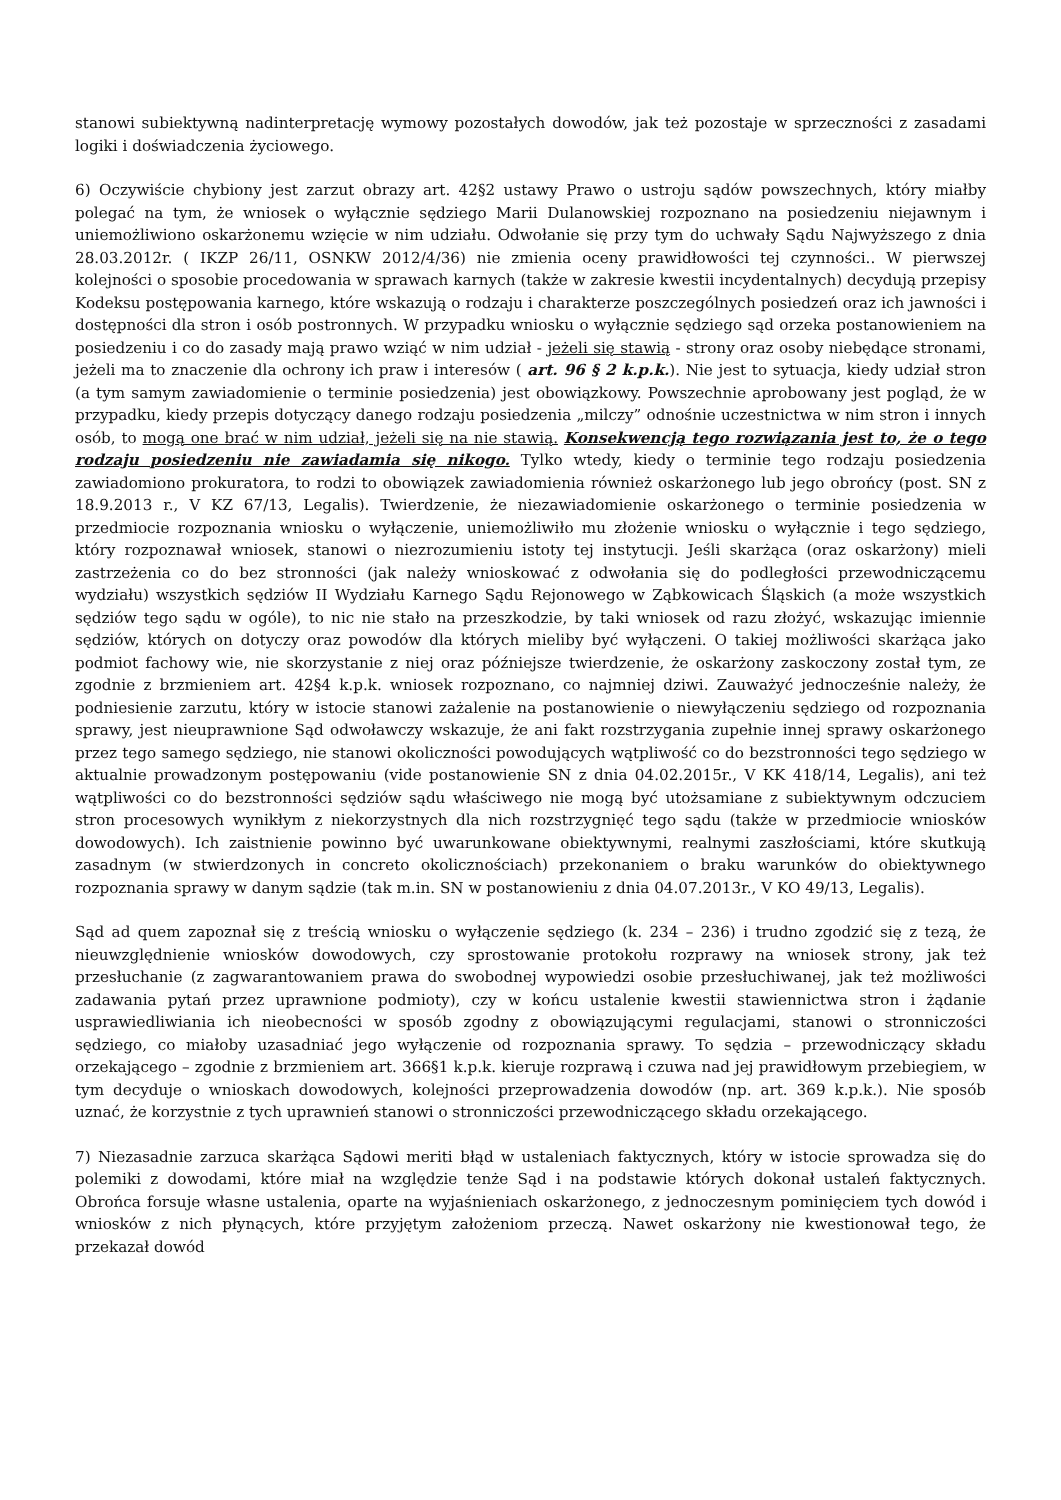stanowi subiektywną nadinterpretację wymowy pozostałych dowodów, jak też pozostaje w sprzeczności z zasadami logiki i doświadczenia życiowego.
6) Oczywiście chybiony jest zarzut obrazy art. 42§2 ustawy Prawo o ustroju sądów powszechnych, który miałby polegać na tym, że wniosek o wyłącznie sędziego Marii Dulanowskiej rozpoznano na posiedzeniu niejawnym i uniemożliwiono oskarżonemu wzięcie w nim udziału. Odwołanie się przy tym do uchwały Sądu Najwyższego z dnia 28.03.2012r. ( IKZP 26/11, OSNKW 2012/4/36) nie zmienia oceny prawidłowości tej czynności.. W pierwszej kolejności o sposobie procedowania w sprawach karnych (także w zakresie kwestii incydentalnych) decydują przepisy Kodeksu postępowania karnego, które wskazują o rodzaju i charakterze poszczególnych posiedzeń oraz ich jawności i dostępności dla stron i osób postronnych. W przypadku wniosku o wyłącznie sędziego sąd orzeka postanowieniem na posiedzeniu i co do zasady mają prawo wziąć w nim udział - jeżeli się stawią - strony oraz osoby niebędące stronami, jeżeli ma to znaczenie dla ochrony ich praw i interesów ( art. 96 § 2 k.p.k.). Nie jest to sytuacja, kiedy udział stron (a tym samym zawiadomienie o terminie posiedzenia) jest obowiązkowy. Powszechnie aprobowany jest pogląd, że w przypadku, kiedy przepis dotyczący danego rodzaju posiedzenia „milczy” odnośnie uczestnictwa w nim stron i innych osób, to mogą one brać w nim udział, jeżeli się na nie stawią. Konsekwencją tego rozwiązania jest to, że o tego rodzaju posiedzeniu nie zawiadamia się nikogo. Tylko wtedy, kiedy o terminie tego rodzaju posiedzenia zawiadomiono prokuratora, to rodzi to obowiązek zawiadomienia również oskarżonego lub jego obrońcy (post. SN z 18.9.2013 r., V KZ 67/13, Legalis). Twierdzenie, że niezawiadomienie oskarżonego o terminie posiedzenia w przedmiocie rozpoznania wniosku o wyłączenie, uniemożliwiło mu złożenie wniosku o wyłącznie i tego sędziego, który rozpoznawał wniosek, stanowi o niezrozumieniu istoty tej instytucji. Jeśli skarżąca (oraz oskarżony) mieli zastrzeżenia co do bez stronności (jak należy wnioskować z odwołania się do podległości przewodniczącemu wydziału) wszystkich sędziów II Wydziału Karnego Sądu Rejonowego w Ząbkowicach Śląskich (a może wszystkich sędziów tego sądu w ogóle), to nic nie stało na przeszkodzie, by taki wniosek od razu złożyć, wskazując imiennie sędziów, których on dotyczy oraz powodów dla których mieliby być wyłączeni. O takiej możliwości skarżąca jako podmiot fachowy wie, nie skorzystanie z niej oraz późniejsze twierdzenie, że oskarżony zaskoczony został tym, ze zgodnie z brzmieniem art. 42§4 k.p.k. wniosek rozpoznano, co najmniej dziwi. Zauważyć jednocześnie należy, że podniesienie zarzutu, który w istocie stanowi zażalenie na postanowienie o niewyłączeniu sędziego od rozpoznania sprawy, jest nieuprawnione Sąd odwoławczy wskazuje, że ani fakt rozstrzygania zupełnie innej sprawy oskarżonego przez tego samego sędziego, nie stanowi okoliczności powodujących wątpliwość co do bezstronności tego sędziego w aktualnie prowadzonym postępowaniu (vide postanowienie SN z dnia 04.02.2015r., V KK 418/14, Legalis), ani też wątpliwości co do bezstronności sędziów sądu właściwego nie mogą być utożsamiane z subiektywnym odczuciem stron procesowych wynikłym z niekorzystnych dla nich rozstrzygnięć tego sądu (także w przedmiocie wniosków dowodowych). Ich zaistnienie powinno być uwarunkowane obiektywnymi, realnymi zaszłościami, które skutkują zasadnym (w stwierdzonych in concreto okolicznościach) przekonaniem o braku warunków do obiektywnego rozpoznania sprawy w danym sądzie (tak m.in. SN w postanowieniu z dnia 04.07.2013r., V KO 49/13, Legalis).
Sąd ad quem zapoznał się z treścią wniosku o wyłączenie sędziego (k. 234 – 236) i trudno zgodzić się z tezą, że nieuwzględnienie wniosków dowodowych, czy sprostowanie protokołu rozprawy na wniosek strony, jak też przesłuchanie (z zagwarantowaniem prawa do swobodnej wypowiedzi osobie przesłuchiwanej, jak też możliwości zadawania pytań przez uprawnione podmioty), czy w końcu ustalenie kwestii stawiennictwa stron i żądanie usprawiedliwiania ich nieobecności w sposób zgodny z obowiązującymi regulacjami, stanowi o stronniczości sędziego, co miałoby uzasadniać jego wyłączenie od rozpoznania sprawy. To sędzia – przewodniczący składu orzekającego – zgodnie z brzmieniem art. 366§1 k.p.k. kieruje rozprawą i czuwa nad jej prawidłowym przebiegiem, w tym decyduje o wnioskach dowodowych, kolejności przeprowadzenia dowodów (np. art. 369 k.p.k.). Nie sposób uznać, że korzystnie z tych uprawnień stanowi o stronniczości przewodniczącego składu orzekającego.
7) Niezasadnie zarzuca skarżąca Sądowi meriti błąd w ustaleniach faktycznych, który w istocie sprowadza się do polemiki z dowodami, które miał na względzie tenże Sąd i na podstawie których dokonał ustaleń faktycznych. Obrońca forsuje własne ustalenia, oparte na wyjaśnieniach oskarżonego, z jednoczesnym pominięciem tych dowód i wniosków z nich płynących, które przyjętym założeniom przeczą. Nawet oskarżony nie kwestionował tego, że przekazał dowód